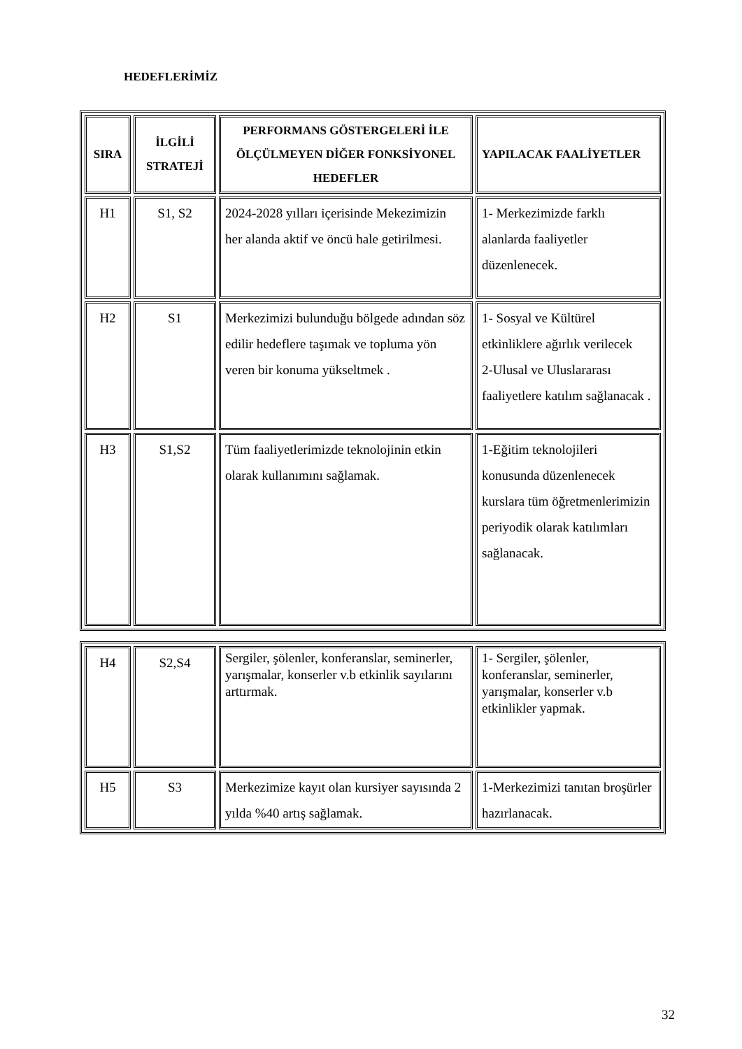HEDEFLERİMİZ
| SIRA | İLGİLİ STRATEJİ | PERFORMANS GÖSTERGELERİ İLE ÖLÇÜLMEYEN DİĞER FONKSİYONEL HEDEFLER | YAPILACAK FAALİYETLER |
| --- | --- | --- | --- |
| H1 | S1, S2 | 2024-2028 yılları içerisinde Mekezimizin her alanda aktif ve öncü hale getirilmesi. | 1- Merkezimizde farklı alanlarda faaliyetler düzenlenecek. |
| H2 | S1 | Merkezimizi bulunduğu bölgede adından söz edilir hedeflere taşımak ve topluma yön veren bir konuma yükseltmek . | 1- Sosyal ve Kültürel etkinliklere ağırlık verilecek 2-Ulusal ve Uluslararası faaliyetlere katılım sağlanacak . |
| H3 | S1,S2 | Tüm faaliyetlerimizde teknolojinin etkin olarak kullanımını sağlamak. | 1-Eğitim teknolojileri konusunda düzenlenecek kurslara tüm öğretmenlerimizin periyodik olarak katılımları sağlanacak. |
| H4 | S2,S4 | Sergiler, şölenler, konferanslar, seminerler, yarışmalar, konserler v.b etkinlik sayılarını arttırmak. | 1- Sergiler, şölenler, konferanslar, seminerler, yarışmalar, konserler v.b etkinlikler yapmak. |
| H5 | S3 | Merkezimize kayıt olan kursiyer sayısında 2 yılda %40 artış sağlamak. | 1-Merkezimizi tanıtan broşürler hazırlanacak. |
32